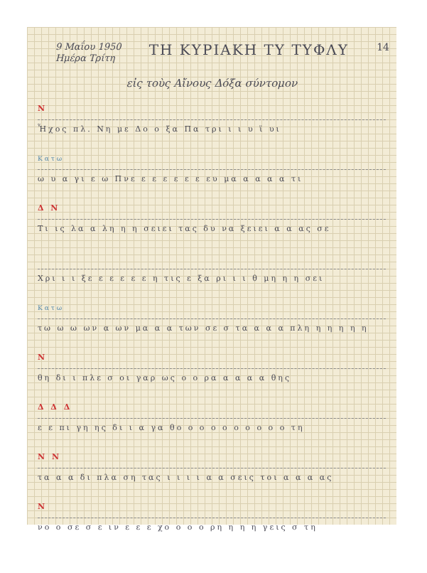9 Μαΐου 1950
Ημέρα Τρίτη
ΤΗ ΚΥΡΙΑΚΗ ΤΥ ΤΥΦΛΥ
14
εἰς τοὺς Αἴνους Δόξα σύντομον
Ν
Ἦχος πλ. Νη με Δο ο ξα Πα τρι ι ι υ ϊ υι
Κατω
ω υ α γι ε ω Πνε ε ε ε ε ε ε ευ μα α α α α τι
Δ Ν
Τι ις λα α λη η η σειει τας δυ να ξειει α α ας σε
Χρι ι ι ξε ε ε ε ε ε η τις ε ξα ρι ι ι θ μη η η σει
Κατω
τω ω ω ων α ων μα α α των σε σ τα α α α πλη η η η η η
Ν
θη δι ι πλε σ οι γαρ ως ο ο ρα α α α α θης
Δ Δ Δ
ε ε πι γη ης δι ι α γα θο ο ο ο ο ο ο ο ο ο τη
Ν Ν
τα α α δι πλα ση τας ι ι ι ι α α σεις τοι α α α ας
Ν
νο ο σε σ ε ιν ε ε ε χο ο ο ο ρη η η η γεις σ τη